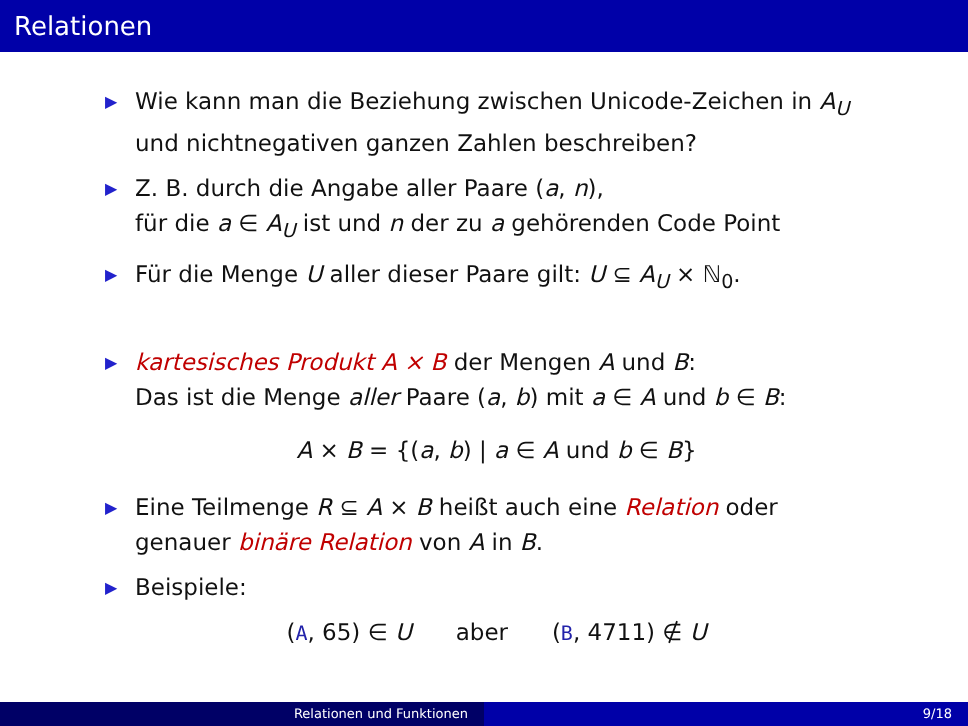Relationen
▶
Wie kann man die Beziehung zwischen Unicode-Zeichen in A<sub>U</sub>
und nichtnegativen ganzen Zahlen beschreiben?
▶
Z. B. durch die Angabe aller Paare (a, n),
für die a ∈ A<sub>U</sub> ist und n der zu a gehörenden Code Point
▶
Für die Menge U aller dieser Paare gilt: U ⊆ A<sub>U</sub> × ℕ<sub>0</sub>.
▶
kartesisches Produkt A × B der Mengen A und B:
Das ist die Menge aller Paare (a, b) mit a ∈ A und b ∈ B:
A × B = {(a, b) | a ∈ A und b ∈ B}
▶
Eine Teilmenge R ⊆ A × B heißt auch eine Relation oder
genauer binäre Relation von A in B.
▶
Beispiele:
(A, 65) ∈ U aber (B, 4711) ∉ U
Relationen und Funktionen 9/18